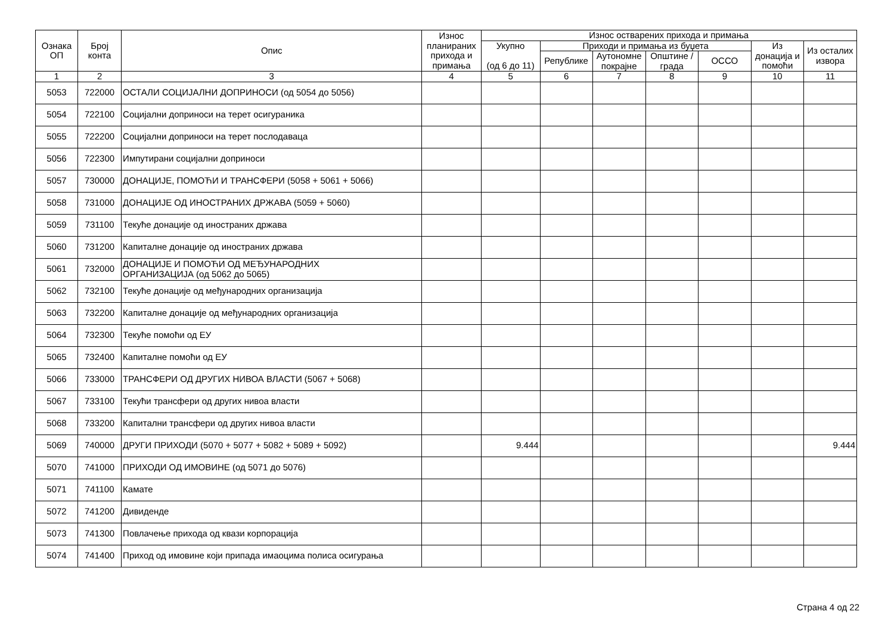| Ознака ОП | Број конта | Опис | Износ планираних прихода и примања | Износ остварених прихода и примања | | | | | | |
| --- | --- | --- | --- | --- | --- | --- | --- | --- | --- | --- |
| | | | | Укупно (од 6 до 11) | Приходи и примања из буџета | | | | Из донација и помоћи | Из осталих извора |
| | | | | | Републике | Аутономне покрајне | Општине / града | ОССО | | |
| 1 | 2 | 3 | 4 | 5 | 6 | 7 | 8 | 9 | 10 | 11 |
| 5053 | 722000 | ОСТАЛИ СОЦИЈАЛНИ ДОПРИНОСИ (од 5054 до 5056) | | | | | | | | |
| 5054 | 722100 | Социјални доприноси на терет осигураника | | | | | | | | |
| 5055 | 722200 | Социјални доприноси на терет послодаваца | | | | | | | | |
| 5056 | 722300 | Импутирани социјални доприноси | | | | | | | | |
| 5057 | 730000 | ДОНАЦИЈЕ, ПОМОЋИ И ТРАНСФЕРИ (5058 + 5061 + 5066) | | | | | | | | |
| 5058 | 731000 | ДОНАЦИЈЕ ОД ИНОСТРАНИХ ДРЖАВА (5059 + 5060) | | | | | | | | |
| 5059 | 731100 | Текуће донације од иностраних држава | | | | | | | | |
| 5060 | 731200 | Капиталне донације од иностраних држава | | | | | | | | |
| 5061 | 732000 | ДОНАЦИЈЕ И ПОМОЋИ ОД МЕЂУНАРОДНИХ ОРГАНИЗАЦИЈА (од 5062 до 5065) | | | | | | | | |
| 5062 | 732100 | Текуће донације од међународних организација | | | | | | | | |
| 5063 | 732200 | Капиталне донације од међународних организација | | | | | | | | |
| 5064 | 732300 | Текуће помоћи од ЕУ | | | | | | | | |
| 5065 | 732400 | Капиталне помоћи од ЕУ | | | | | | | | |
| 5066 | 733000 | ТРАНСФЕРИ ОД ДРУГИХ НИВОА ВЛАСТИ (5067 + 5068) | | | | | | | | |
| 5067 | 733100 | Текући трансфери од других нивоа власти | | | | | | | | |
| 5068 | 733200 | Капитални трансфери од других нивоа власти | | | | | | | | |
| 5069 | 740000 | ДРУГИ ПРИХОДИ (5070 + 5077 + 5082 + 5089 + 5092) | | 9.444 | | | | | | 9.444 |
| 5070 | 741000 | ПРИХОДИ ОД ИМОВИНЕ (од 5071 до 5076) | | | | | | | | |
| 5071 | 741100 | Камате | | | | | | | | |
| 5072 | 741200 | Дивиденде | | | | | | | | |
| 5073 | 741300 | Повлачење прихода од квази корпорација | | | | | | | | |
| 5074 | 741400 | Приход од имовине који припада имаоцима полиса осигурања | | | | | | | | |
Страна 4 од 22